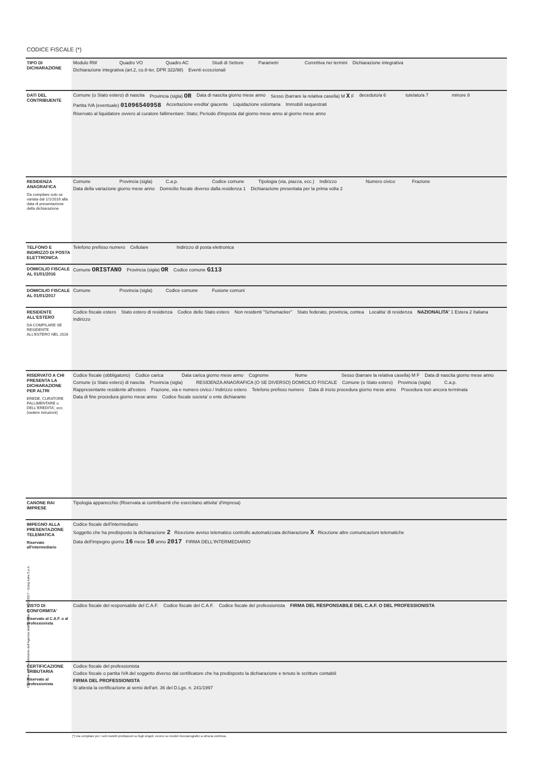CODICE FISCALE (*)
TIPO DI DICHIARAZIONE
Modulo RW Quadro VO Quadro AC Studi di Settore Parametri Correttiva nei termini Dichiarazione integrativa Dichiarazione integrativa (art.2, co.8-ter, DPR 322/98) Eventi eccezionali
DATI DEL CONTRIBUENTE
Comune (o Stato estero) di nascita Provincia (sigla) OR Data di nascita giorno mese anno Sesso (barrare la relativa casella) M X F deceduto/a 6 tutelato/a 7 minore 8 Partita IVA (eventuale) 01096540958 Accettazione eredita' giacente Liquidazione volontaria Immobili sequestrati Riservato al liquidatore ovvero al curatore fallimentare: Stato; Periodo d'imposta dal giorno mese anno al giorno mese anno
RESIDENZA ANAGRAFICA
Da compilare solo se variata dal 1/1/2016 alla data di presentazione della dichiarazione
Comune Provincia (sigla) C.a.p. Codice comune Tipologia (via, piazza, ecc.) Indirizzo Numero civico Frazione Data della variazione giorno mese anno Domicilio fiscale diverso dalla residenza 1 Dichiarazione presentata per la prima volta 2
TELFONO E INDIRIZZO DI POSTA ELETTRONICA
Telefono prefisso numero Cellulare Indirizzo di posta elettronica
DOMICILIO FISCALE AL 01/01/2016
Comune ORISTANO Provincia (sigla) OR Codice comune G113
DOMICILIO FISCALE AL 01/01/2017
Comune Provincia (sigla) Codice comune Fusione comuni
RESIDENTE ALL'ESTERO
DA COMPILARE SE RESIDENTE ALL'ESTERO NEL 2016
Codice fiscale estero Stato estero di residenza Codice dello Stato estero Non residenti "Schumacker" Stato federato, provincia, contea Localita' di residenza NAZIONALITA' 1 Estera 2 Italiana Indirizzo
RISERVATO A CHI PRESENTA LA DICHIARAZIONE PER ALTRI
EREDE, CURATORE FALLIMENTARE o DELL'EREDITA', ecc. (vedere Istruzioni)
Codice fiscale (obbligatorio) Codice carica Data carica giorno mese anno Cognome Nome Sesso (barrare la relativa casella) M F Data di nascita giorno mese anno Comune (o Stato estero) di nascita Provincia (sigla) RESIDENZA ANAGRAFICA (O SE DIVERSO) DOMICILIO FISCALE Comune (o Stato estero) Provincia (sigla) C.a.p. Rappresentante residente all'estero Frazione, via e numero civico / Indirizzo estero Telefono prefisso numero Data di inizio procedura giorno mese anno Procedura non ancora terminata Data di fine procedura giorno mese anno Codice fiscale societa' o ente dichiarante
CANONE RAI IMPRESE
Tipologia apparecchio (Riservata ai contribuenti che esercitano attivita' d'impresa)
IMPEGNO ALLA PRESENTAZIONE TELEMATICA
Riservato all'intermediario
Codice fiscale dell'intermediario
Soggetto che ha predisposto la dichiarazione 2 Ricezione avviso telematico controllo automatizzata dichiarazione X Ricezione altre comunicazioni telematiche
Data dell'impegno giorno 16 mese 10 anno 2017 FIRMA DELL'INTERMEDIARIO
VISTO DI CONFORMITA'
Riservato al C.A.F. o al professionista
Codice fiscale del responsabile del C.A.F. Codice fiscale del C.A.F. Codice fiscale del professionista FIRMA DEL RESPONSABILE DEL C.A.F. O DEL PROFESSIONISTA
CERTIFICAZIONE TRIBUTARIA
Riservato al professionista
Codice fiscale del professionista
Codice fiscale o partita IVA del soggetto diverso dal certificatore che ha predisposto la dichiarazione e tenuto le scritture contabili
FIRMA DEL PROFESSIONISTA
Si attesta la certificazione ai sensi dell'art. 36 del D.Lgs. n. 241/1997
(*) Da compilare per i soli modelli predisposti su fogli singoli, ovvero su moduli meccanografici a striscia continua.
Conforme al Provvedimento dell'Agenzia delle Entrate del 31/01/2017 - Dylog Italia S.p.A.